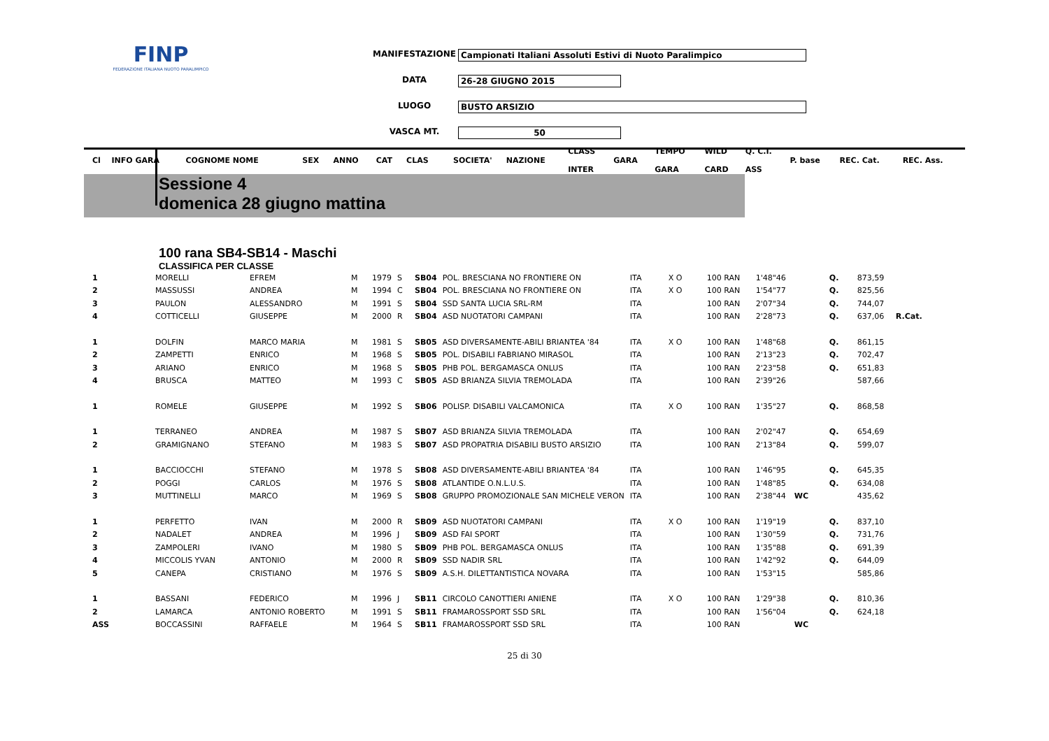FINP
FEDERAZIONE ITALIANA NUOTO PARALIMPICO
MANIFESTAZIONE Campionati Italiani Assoluti Estivi di Nuoto Paralimpico
DATA 26-28 GIUGNO 2015
LUOGO BUSTO ARSIZIO
VASCA MT. 50
| Cl | INFO GARA | COGNOME NOME | | SEX | ANNO | CAT | CLAS | SOCIETA' | NAZIONE | CLASS INTER | GARA | TEMPO GARA | WILD CARD | Q. C.I. ASS | P. base | REC. Cat. | REC. Ass. |
| --- | --- | --- | --- | --- | --- | --- | --- | --- | --- | --- | --- | --- | --- | --- | --- | --- | --- |
Sessione 4
domenica 28 giugno mattina
100 rana SB4-SB14 - Maschi
CLASSIFICA PER CLASSE
| 1 | MORELLI | EFREM | M | 1979 | S | SB04 | POL. BRESCIANA NO FRONTIERE ON | ITA | X O | 100 RAN | 1'48"46 | | Q. | 873,59 | |
| 2 | MASSUSSI | ANDREA | M | 1994 | C | SB04 | POL. BRESCIANA NO FRONTIERE ON | ITA | X O | 100 RAN | 1'54"77 | | Q. | 825,56 | |
| 3 | PAULON | ALESSANDRO | M | 1991 | S | SB04 | SSD SANTA LUCIA SRL-RM | ITA | | 100 RAN | 2'07"34 | | Q. | 744,07 | |
| 4 | COTTICELLI | GIUSEPPE | M | 2000 | R | SB04 | ASD NUOTATORI CAMPANI | ITA | | 100 RAN | 2'28"73 | | Q. | 637,06 | R.Cat. |
| 1 | DOLFIN | MARCO MARIA | M | 1981 | S | SB05 | ASD DIVERSAMENTE-ABILI BRIANTEA '84 | ITA | X O | 100 RAN | 1'48"68 | | Q. | 861,15 | |
| 2 | ZAMPETTI | ENRICO | M | 1968 | S | SB05 | POL. DISABILI FABRIANO MIRASOL | ITA | | 100 RAN | 2'13"23 | | Q. | 702,47 | |
| 3 | ARIANO | ENRICO | M | 1968 | S | SB05 | PHB POL. BERGAMASCA ONLUS | ITA | | 100 RAN | 2'23"58 | | Q. | 651,83 | |
| 4 | BRUSCA | MATTEO | M | 1993 | C | SB05 | ASD BRIANZA SILVIA TREMOLADA | ITA | | 100 RAN | 2'39"26 | | | 587,66 | |
| 1 | ROMELE | GIUSEPPE | M | 1992 | S | SB06 | POLISP. DISABILI VALCAMONICA | ITA | X O | 100 RAN | 1'35"27 | | Q. | 868,58 | |
| 1 | TERRANEO | ANDREA | M | 1987 | S | SB07 | ASD BRIANZA SILVIA TREMOLADA | ITA | | 100 RAN | 2'02"47 | | Q. | 654,69 | |
| 2 | GRAMIGNANO | STEFANO | M | 1983 | S | SB07 | ASD PROPATRIA DISABILI BUSTO ARSIZIO | ITA | | 100 RAN | 2'13"84 | | Q. | 599,07 | |
| 1 | BACCIOCCHI | STEFANO | M | 1978 | S | SB08 | ASD DIVERSAMENTE-ABILI BRIANTEA '84 | ITA | | 100 RAN | 1'46"95 | | Q. | 645,35 | |
| 2 | POGGI | CARLOS | M | 1976 | S | SB08 | ATLANTIDE O.N.L.U.S. | ITA | | 100 RAN | 1'48"85 | | Q. | 634,08 | |
| 3 | MUTTINELLI | MARCO | M | 1969 | S | SB08 | GRUPPO PROMOZIONALE SAN MICHELE VERON | ITA | | 100 RAN | 2'38"44 | WC | | 435,62 | |
| 1 | PERFETTO | IVAN | M | 2000 | R | SB09 | ASD NUOTATORI CAMPANI | ITA | X O | 100 RAN | 1'19"19 | | Q. | 837,10 | |
| 2 | NADALET | ANDREA | M | 1996 | J | SB09 | ASD FAI SPORT | ITA | | 100 RAN | 1'30"59 | | Q. | 731,76 | |
| 3 | ZAMPOLERI | IVANO | M | 1980 | S | SB09 | PHB POL. BERGAMASCA ONLUS | ITA | | 100 RAN | 1'35"88 | | Q. | 691,39 | |
| 4 | MICCOLIS YVAN | ANTONIO | M | 2000 | R | SB09 | SSD NADIR SRL | ITA | | 100 RAN | 1'42"92 | | Q. | 644,09 | |
| 5 | CANEPA | CRISTIANO | M | 1976 | S | SB09 | A.S.H. DILETTANTISTICA NOVARA | ITA | | 100 RAN | 1'53"15 | | | 585,86 | |
| 1 | BASSANI | FEDERICO | M | 1996 | J | SB11 | CIRCOLO CANOTTIERI ANIENE | ITA | X O | 100 RAN | 1'29"38 | | Q. | 810,36 | |
| 2 | LAMARCA | ANTONIO ROBERTO | M | 1991 | S | SB11 | FRAMAROSSPORT SSD SRL | ITA | | 100 RAN | 1'56"04 | | Q. | 624,18 | |
| ASS | BOCCASSINI | RAFFAELE | M | 1964 | S | SB11 | FRAMAROSSPORT SSD SRL | ITA | | 100 RAN | | WC | | | |
25 di 30